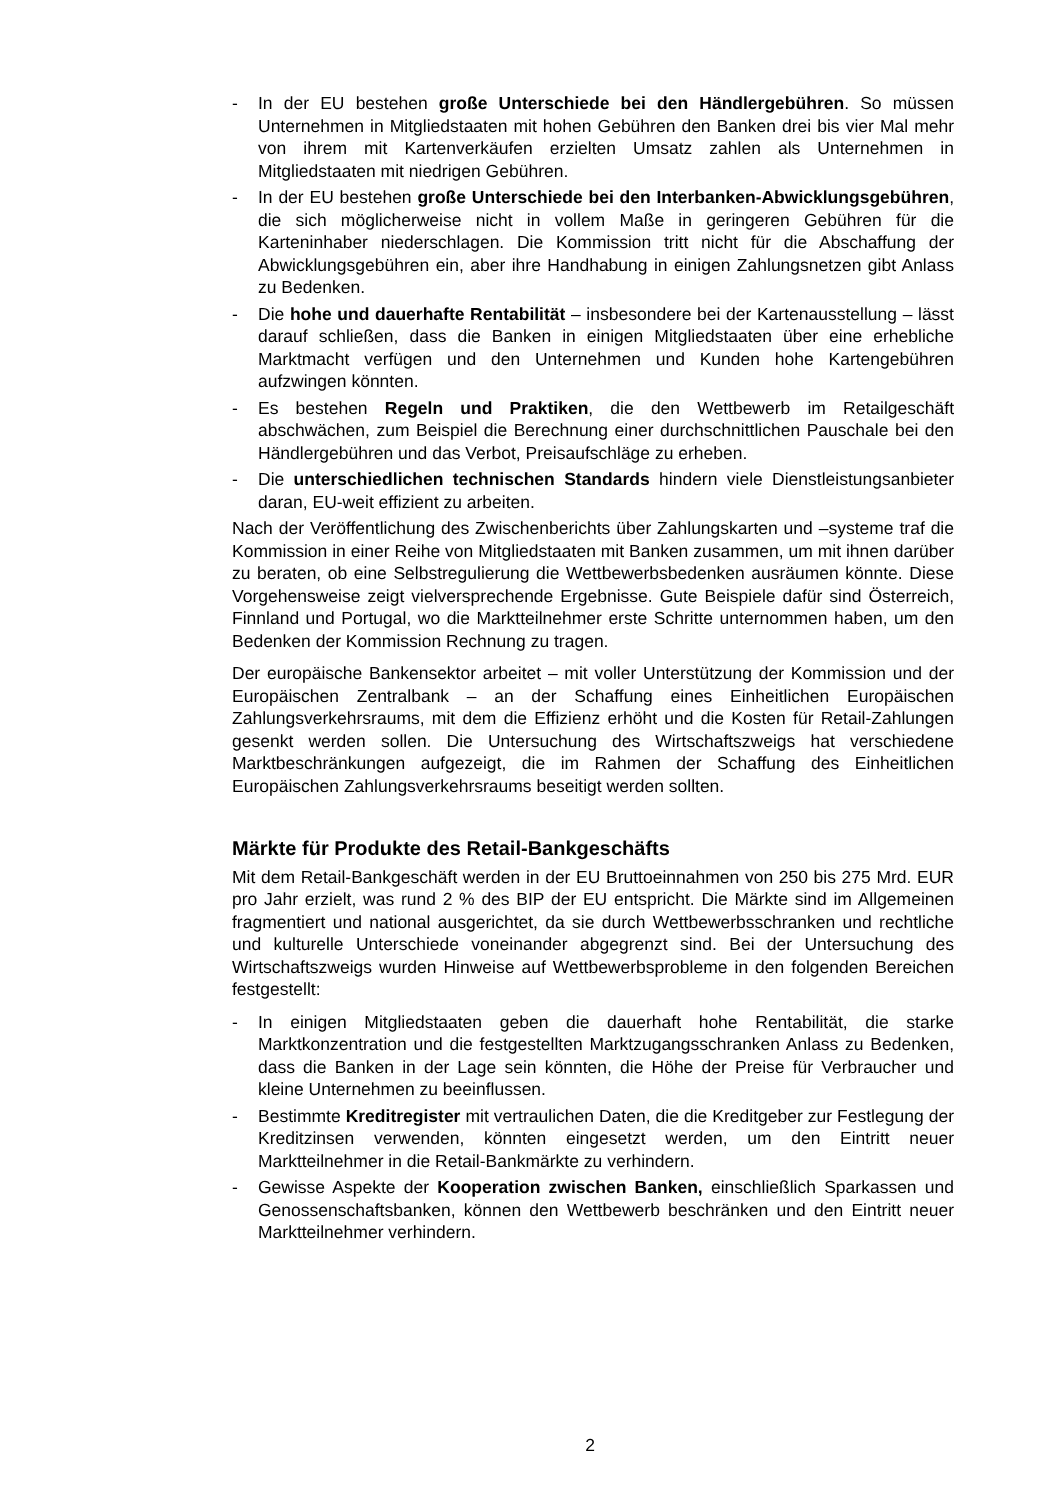- In der EU bestehen große Unterschiede bei den Händlergebühren. So müssen Unternehmen in Mitgliedstaaten mit hohen Gebühren den Banken drei bis vier Mal mehr von ihrem mit Kartenverkäufen erzielten Umsatz zahlen als Unternehmen in Mitgliedstaaten mit niedrigen Gebühren.
- In der EU bestehen große Unterschiede bei den Interbanken-Abwicklungsgebühren, die sich möglicherweise nicht in vollem Maße in geringeren Gebühren für die Karteninhaber niederschlagen. Die Kommission tritt nicht für die Abschaffung der Abwicklungsgebühren ein, aber ihre Handhabung in einigen Zahlungsnetzen gibt Anlass zu Bedenken.
- Die hohe und dauerhafte Rentabilität – insbesondere bei der Kartenausstellung – lässt darauf schließen, dass die Banken in einigen Mitgliedstaaten über eine erhebliche Marktmacht verfügen und den Unternehmen und Kunden hohe Kartengebühren aufzwingen könnten.
- Es bestehen Regeln und Praktiken, die den Wettbewerb im Retailgeschäft abschwächen, zum Beispiel die Berechnung einer durchschnittlichen Pauschale bei den Händlergebühren und das Verbot, Preisaufschläge zu erheben.
- Die unterschiedlichen technischen Standards hindern viele Dienstleistungsanbieter daran, EU-weit effizient zu arbeiten.
Nach der Veröffentlichung des Zwischenberichts über Zahlungskarten und –systeme traf die Kommission in einer Reihe von Mitgliedstaaten mit Banken zusammen, um mit ihnen darüber zu beraten, ob eine Selbstregulierung die Wettbewerbsbedenken ausräumen könnte. Diese Vorgehensweise zeigt vielversprechende Ergebnisse. Gute Beispiele dafür sind Österreich, Finnland und Portugal, wo die Marktteilnehmer erste Schritte unternommen haben, um den Bedenken der Kommission Rechnung zu tragen.
Der europäische Bankensektor arbeitet – mit voller Unterstützung der Kommission und der Europäischen Zentralbank – an der Schaffung eines Einheitlichen Europäischen Zahlungsverkehrsraums, mit dem die Effizienz erhöht und die Kosten für Retail-Zahlungen gesenkt werden sollen. Die Untersuchung des Wirtschaftszweigs hat verschiedene Marktbeschränkungen aufgezeigt, die im Rahmen der Schaffung des Einheitlichen Europäischen Zahlungsverkehrsraums beseitigt werden sollten.
Märkte für Produkte des Retail-Bankgeschäfts
Mit dem Retail-Bankgeschäft werden in der EU Bruttoeinnahmen von 250 bis 275 Mrd. EUR pro Jahr erzielt, was rund 2 % des BIP der EU entspricht. Die Märkte sind im Allgemeinen fragmentiert und national ausgerichtet, da sie durch Wettbewerbsschranken und rechtliche und kulturelle Unterschiede voneinander abgegrenzt sind. Bei der Untersuchung des Wirtschaftszweigs wurden Hinweise auf Wettbewerbsprobleme in den folgenden Bereichen festgestellt:
- In einigen Mitgliedstaaten geben die dauerhaft hohe Rentabilität, die starke Marktkonzentration und die festgestellten Marktzugangsschranken Anlass zu Bedenken, dass die Banken in der Lage sein könnten, die Höhe der Preise für Verbraucher und kleine Unternehmen zu beeinflussen.
- Bestimmte Kreditregister mit vertraulichen Daten, die die Kreditgeber zur Festlegung der Kreditzinsen verwenden, könnten eingesetzt werden, um den Eintritt neuer Marktteilnehmer in die Retail-Bankmärkte zu verhindern.
- Gewisse Aspekte der Kooperation zwischen Banken, einschließlich Sparkassen und Genossenschaftsbanken, können den Wettbewerb beschränken und den Eintritt neuer Marktteilnehmer verhindern.
2